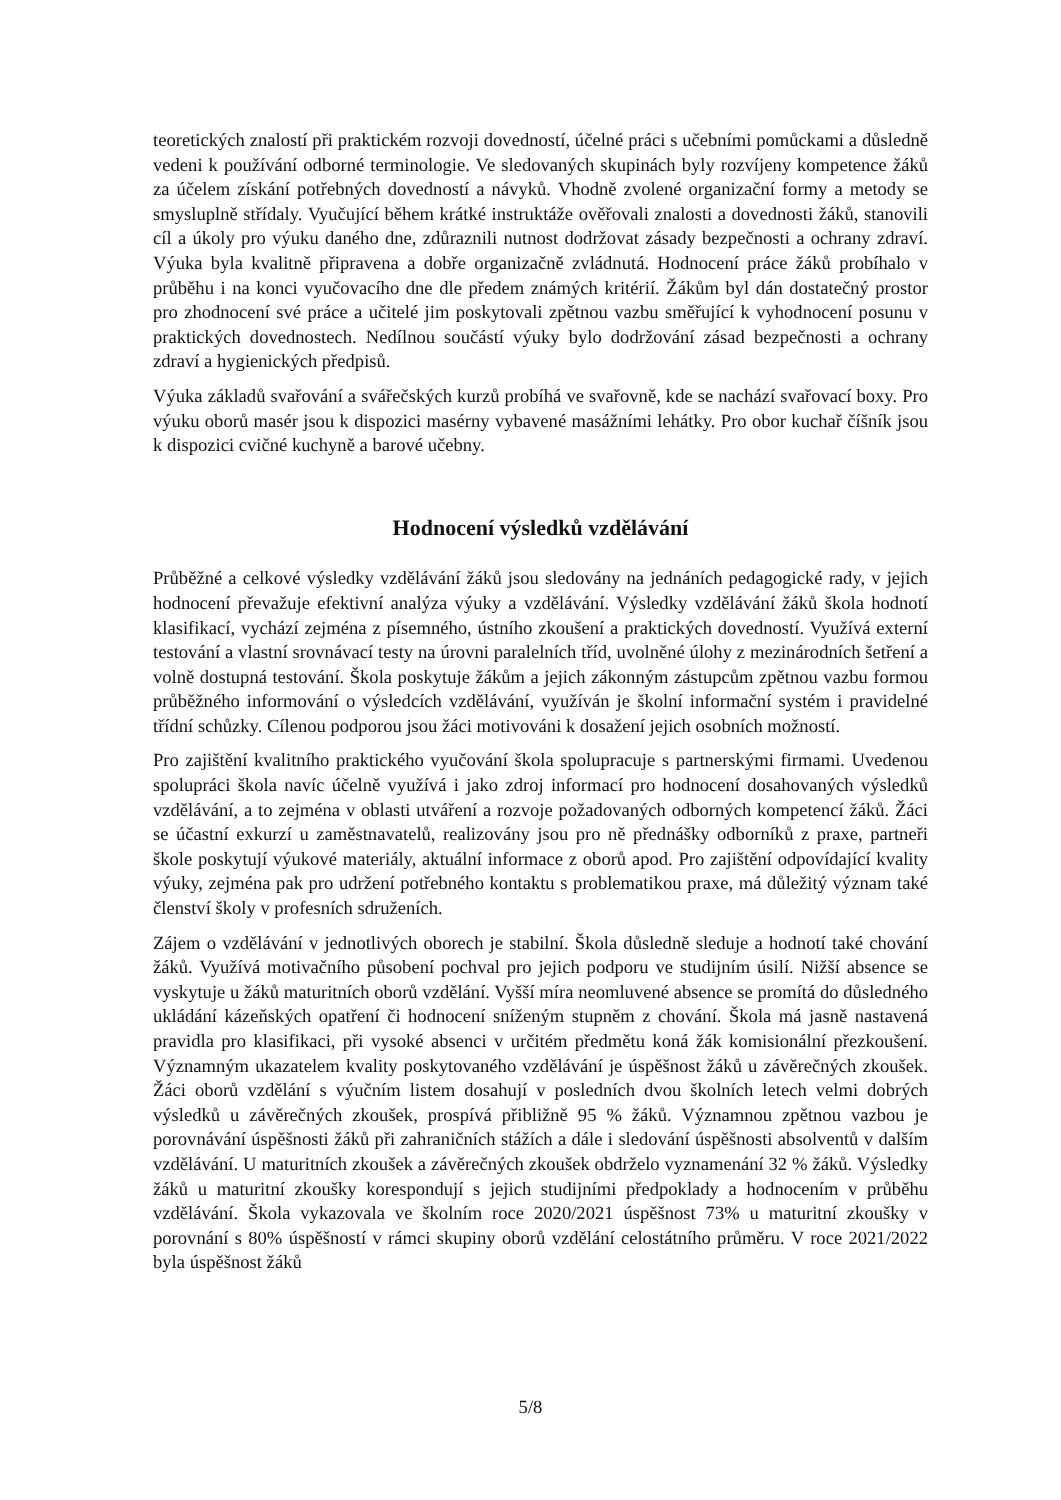teoretických znalostí při praktickém rozvoji dovedností, účelné práci s učebními pomůckami a důsledně vedeni k používání odborné terminologie. Ve sledovaných skupinách byly rozvíjeny kompetence žáků za účelem získání potřebných dovedností a návyků. Vhodně zvolené organizační formy a metody se smysluplně střídaly. Vyučující během krátké instruktáže ověřovali znalosti a dovednosti žáků, stanovili cíl a úkoly pro výuku daného dne, zdůraznili nutnost dodržovat zásady bezpečnosti a ochrany zdraví. Výuka byla kvalitně připravena a dobře organizačně zvládnutá. Hodnocení práce žáků probíhalo v průběhu i na konci vyučovacího dne dle předem známých kritérií. Žákům byl dán dostatečný prostor pro zhodnocení své práce a učitelé jim poskytovali zpětnou vazbu směřující k vyhodnocení posunu v praktických dovednostech. Nedílnou součástí výuky bylo dodržování zásad bezpečnosti a ochrany zdraví a hygienických předpisů.
Výuka základů svařování a svářečských kurzů probíhá ve svařovně, kde se nachází svařovací boxy. Pro výuku oborů masér jsou k dispozici masérny vybavené masážními lehátky. Pro obor kuchař číšník jsou k dispozici cvičné kuchyně a barové učebny.
Hodnocení výsledků vzdělávání
Průběžné a celkové výsledky vzdělávání žáků jsou sledovány na jednáních pedagogické rady, v jejich hodnocení převažuje efektivní analýza výuky a vzdělávání. Výsledky vzdělávání žáků škola hodnotí klasifikací, vychází zejména z písemného, ústního zkoušení a praktických dovedností. Využívá externí testování a vlastní srovnávací testy na úrovni paralelních tříd, uvolněné úlohy z mezinárodních šetření a volně dostupná testování. Škola poskytuje žákům a jejich zákonným zástupcům zpětnou vazbu formou průběžného informování o výsledcích vzdělávání, využíván je školní informační systém i pravidelné třídní schůzky. Cílenou podporou jsou žáci motivováni k dosažení jejich osobních možností.
Pro zajištění kvalitního praktického vyučování škola spolupracuje s partnerskými firmami. Uvedenou spolupráci škola navíc účelně využívá i jako zdroj informací pro hodnocení dosahovaných výsledků vzdělávání, a to zejména v oblasti utváření a rozvoje požadovaných odborných kompetencí žáků. Žáci se účastní exkurzí u zaměstnavatelů, realizovány jsou pro ně přednášky odborníků z praxe, partneři škole poskytují výukové materiály, aktuální informace z oborů apod. Pro zajištění odpovídající kvality výuky, zejména pak pro udržení potřebného kontaktu s problematikou praxe, má důležitý význam také členství školy v profesních sdruženích.
Zájem o vzdělávání v jednotlivých oborech je stabilní. Škola důsledně sleduje a hodnotí také chování žáků. Využívá motivačního působení pochval pro jejich podporu ve studijním úsilí. Nižší absence se vyskytuje u žáků maturitních oborů vzdělání. Vyšší míra neomluvené absence se promítá do důsledného ukládání kázeňských opatření či hodnocení sníženým stupněm z chování. Škola má jasně nastavená pravidla pro klasifikaci, při vysoké absenci v určitém předmětu koná žák komisionální přezkoušení. Významným ukazatelem kvality poskytovaného vzdělávání je úspěšnost žáků u závěrečných zkoušek. Žáci oborů vzdělání s výučním listem dosahují v posledních dvou školních letech velmi dobrých výsledků u závěrečných zkoušek, prospívá přibližně 95 % žáků. Významnou zpětnou vazbou je porovnávání úspěšnosti žáků při zahraničních stážích a dále i sledování úspěšnosti absolventů v dalším vzdělávání. U maturitních zkoušek a závěrečných zkoušek obdrželo vyznamenání 32 % žáků. Výsledky žáků u maturitní zkoušky korespondují s jejich studijními předpoklady a hodnocením v průběhu vzdělávání. Škola vykazovala ve školním roce 2020/2021 úspěšnost 73% u maturitní zkoušky v porovnání s 80% úspěšností v rámci skupiny oborů vzdělání celostátního průměru. V roce 2021/2022 byla úspěšnost žáků
5/8